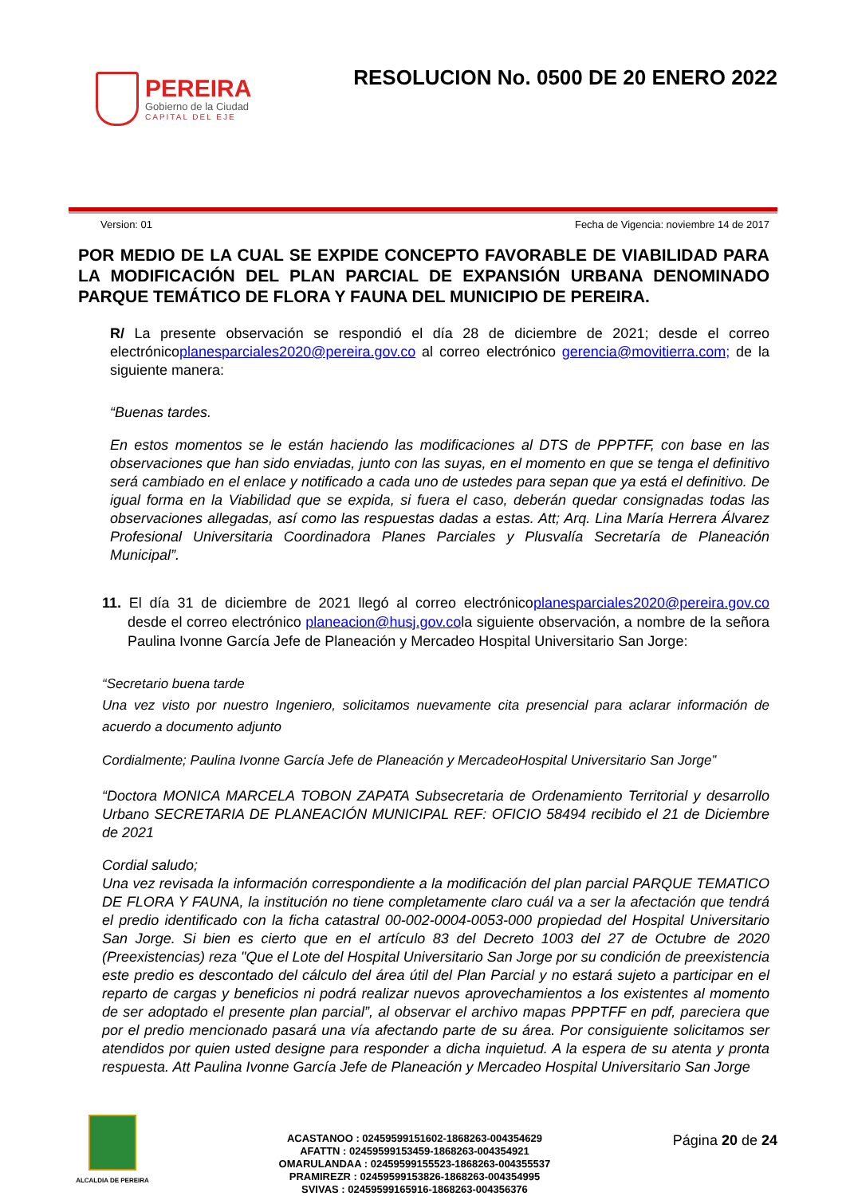PEREIRA
Gobierno de la Ciudad
CAPITAL DEL EJE
RESOLUCION No. 0500 DE 20 ENERO 2022
Version: 01 Fecha de Vigencia: noviembre 14 de 2017
POR MEDIO DE LA CUAL SE EXPIDE CONCEPTO FAVORABLE DE VIABILIDAD PARA LA MODIFICACIÓN DEL PLAN PARCIAL DE EXPANSIÓN URBANA DENOMINADO PARQUE TEMÁTICO DE FLORA Y FAUNA DEL MUNICIPIO DE PEREIRA.
R/ La presente observación se respondió el día 28 de diciembre de 2021; desde el correo electrónicoplanesparciales2020@pereira.gov.co al correo electrónico gerencia@movitierra.com; de la siguiente manera:
“Buenas tardes.
En estos momentos se le están haciendo las modificaciones al DTS de PPPTFF, con base en las observaciones que han sido enviadas, junto con las suyas, en el momento en que se tenga el definitivo será cambiado en el enlace y notificado a cada uno de ustedes para sepan que ya está el definitivo. De igual forma en la Viabilidad que se expida, si fuera el caso, deberán quedar consignadas todas las observaciones allegadas, así como las respuestas dadas a estas. Att; Arq. Lina María Herrera Álvarez Profesional Universitaria Coordinadora Planes Parciales y Plusvalía Secretaría de Planeación Municipal”.
11. El día 31 de diciembre de 2021 llegó al correo electrónicoplanesparciales2020@pereira.gov.co desde el correo electrónico planeacion@husj.gov.cola siguiente observación, a nombre de la señora Paulina Ivonne García Jefe de Planeación y Mercadeo Hospital Universitario San Jorge:
“Secretario buena tarde
Una vez visto por nuestro Ingeniero, solicitamos nuevamente cita presencial para aclarar información de acuerdo a documento adjunto
Cordialmente; Paulina Ivonne García Jefe de Planeación y MercadeoHospital Universitario San Jorge”
“Doctora MONICA MARCELA TOBON ZAPATA Subsecretaria de Ordenamiento Territorial y desarrollo Urbano SECRETARIA DE PLANEACIÓN MUNICIPAL REF: OFICIO 58494 recibido el 21 de Diciembre de 2021
Cordial saludo;
Una vez revisada la información correspondiente a la modificación del plan parcial PARQUE TEMATICO DE FLORA Y FAUNA, la institución no tiene completamente claro cuál va a ser la afectación que tendrá el predio identificado con la ficha catastral 00-002-0004-0053-000 propiedad del Hospital Universitario San Jorge. Si bien es cierto que en el artículo 83 del Decreto 1003 del 27 de Octubre de 2020 (Preexistencias) reza "Que el Lote del Hospital Universitario San Jorge por su condición de preexistencia este predio es descontado del cálculo del área útil del Plan Parcial y no estará sujeto a participar en el reparto de cargas y beneficios ni podrá realizar nuevos aprovechamientos a los existentes al momento de ser adoptado el presente plan parcial”, al observar el archivo mapas PPPTFF en pdf, pareciera que por el predio mencionado pasará una vía afectando parte de su área. Por consiguiente solicitamos ser atendidos por quien usted designe para responder a dicha inquietud. A la espera de su atenta y pronta respuesta. Att Paulina Ivonne García Jefe de Planeación y Mercadeo Hospital Universitario San Jorge
ALCALDIA DE PEREIRA
ACASTANOO : 02459599151602-1868263-004354629
AFATTN : 02459599153459-1868263-004354921
OMARULANDAA : 02459599155523-1868263-004355537
PRAMIREZR : 02459599153826-1868263-004354995
SVIVAS : 02459599165916-1868263-004356376
Página 20 de 24